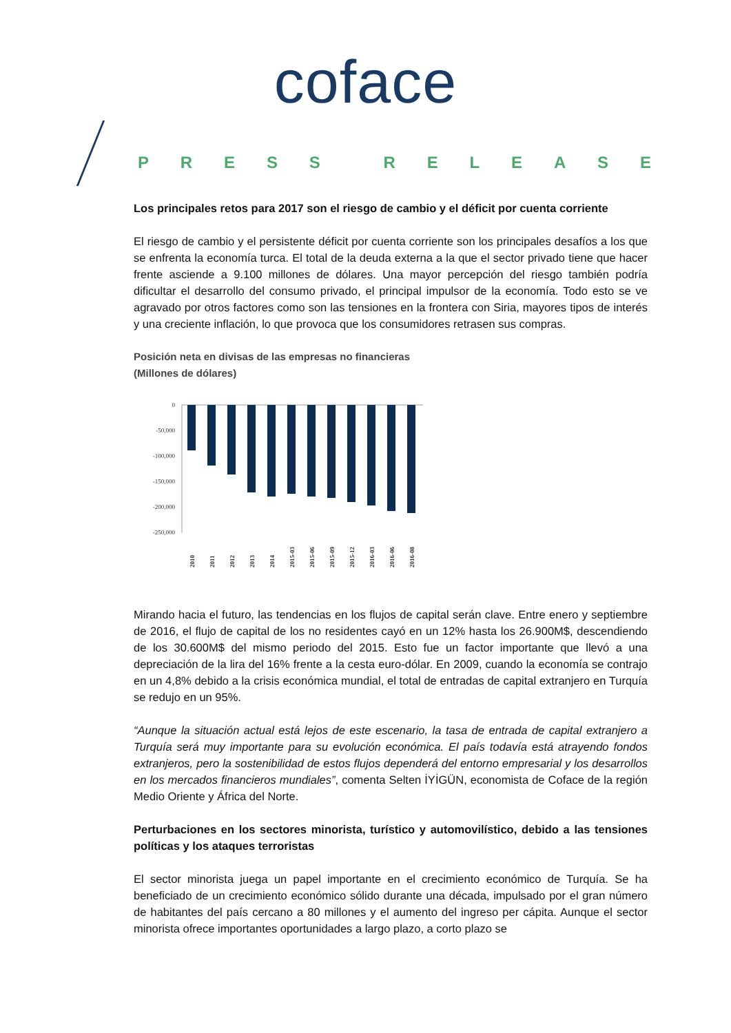coface
PRESS RELEASE
Los principales retos para 2017 son el riesgo de cambio y el déficit por cuenta corriente
El riesgo de cambio y el persistente déficit por cuenta corriente son los principales desafíos a los que se enfrenta la economía turca. El total de la deuda externa a la que el sector privado tiene que hacer frente asciende a 9.100 millones de dólares. Una mayor percepción del riesgo también podría dificultar el desarrollo del consumo privado, el principal impulsor de la economía. Todo esto se ve agravado por otros factores como son las tensiones en la frontera con Siria, mayores tipos de interés y una creciente inflación, lo que provoca que los consumidores retrasen sus compras.
Posición neta en divisas de las empresas no financieras
(Millones de dólares)
0
-50,000
-100,000
-150,000
-200,000
-250,000
2010
2011
2012
2013
2014
2015-03
2015-06
2015-09
2015-12
2016-03
2016-06
2016-08
Mirando hacia el futuro, las tendencias en los flujos de capital serán clave. Entre enero y septiembre de 2016, el flujo de capital de los no residentes cayó en un 12% hasta los 26.900M$, descendiendo de los 30.600M$ del mismo periodo del 2015. Esto fue un factor importante que llevó a una depreciación de la lira del 16% frente a la cesta euro-dólar. En 2009, cuando la economía se contrajo en un 4,8% debido a la crisis económica mundial, el total de entradas de capital extranjero en Turquía se redujo en un 95%.
“Aunque la situación actual está lejos de este escenario, la tasa de entrada de capital extranjero a Turquía será muy importante para su evolución económica. El país todavía está atrayendo fondos extranjeros, pero la sostenibilidad de estos flujos dependerá del entorno empresarial y los desarrollos en los mercados financieros mundiales”, comenta Selten İYİGÜN, economista de Coface de la región Medio Oriente y África del Norte.
Perturbaciones en los sectores minorista, turístico y automovilístico, debido a las tensiones políticas y los ataques terroristas
El sector minorista juega un papel importante en el crecimiento económico de Turquía. Se ha beneficiado de un crecimiento económico sólido durante una década, impulsado por el gran número de habitantes del país cercano a 80 millones y el aumento del ingreso per cápita. Aunque el sector minorista ofrece importantes oportunidades a largo plazo, a corto plazo se